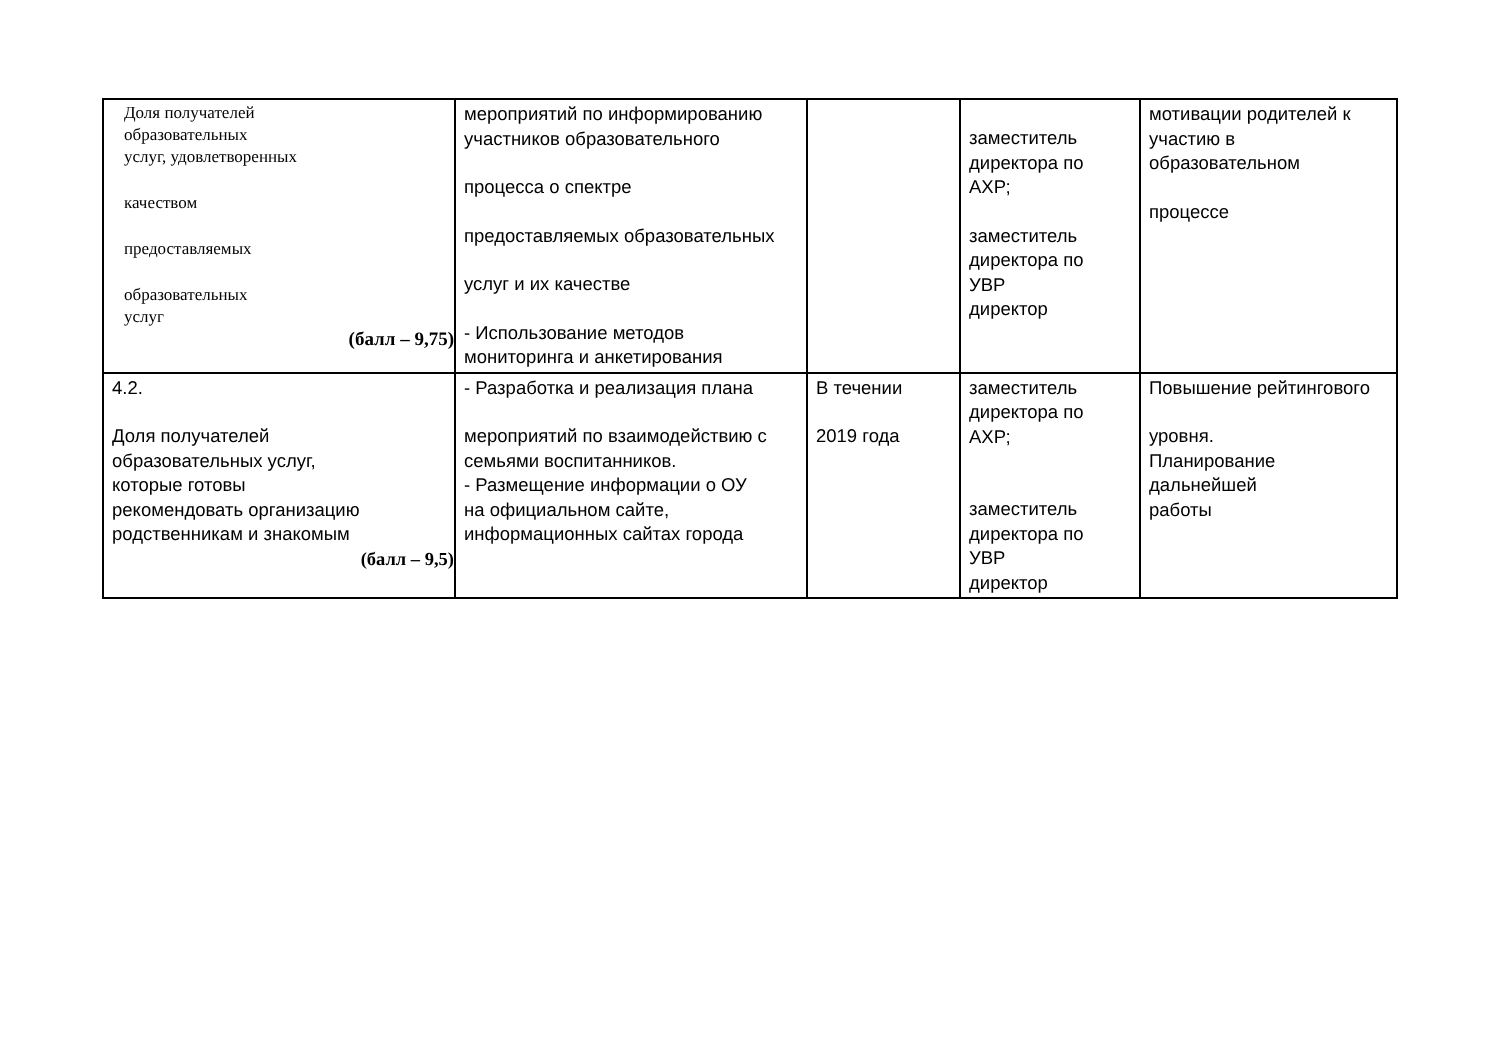| Доля получателей образовательных услуг, удовлетворенных качеством предоставляемых образовательных услуг (балл – 9,75) | мероприятий по информированию участников образовательного процесса о спектре предоставляемых образовательных услуг и их качестве - Использование методов мониторинга и анкетирования | | заместитель директора по АХР; заместитель директора по УВР директор | мотивации родителей к участию в образовательном процессе |
| 4.2. Доля получателей образовательных услуг, которые готовы рекомендовать организацию родственникам и знакомым (балл – 9,5) | - Разработка и реализация плана мероприятий по взаимодействию с семьями воспитанников. - Размещение информации о ОУ на официальном сайте, информационных сайтах города | В течении 2019 года | заместитель директора по АХР; заместитель директора по УВР директор | Повышение рейтингового уровня. Планирование дальнейшей работы |